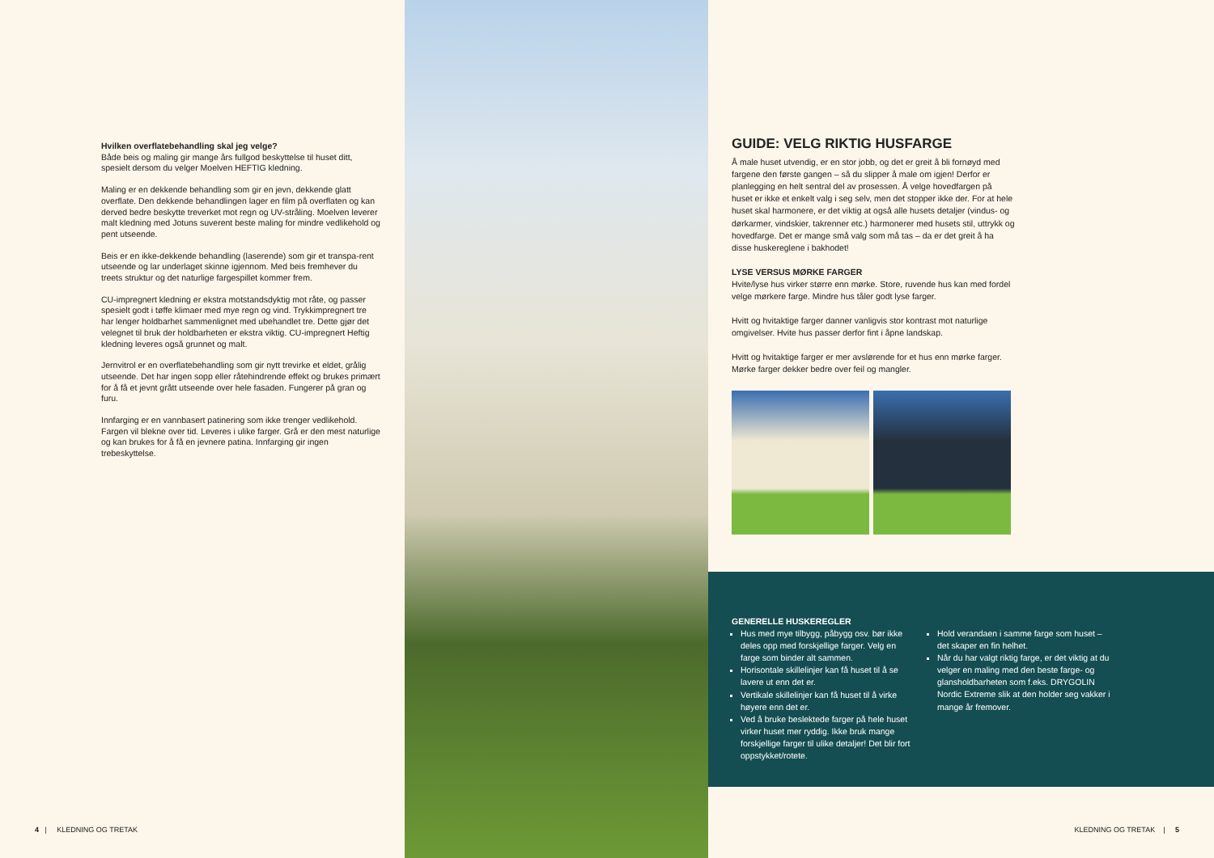Hvilken overflatebehandling skal jeg velge?
Både beis og maling gir mange års fullgod beskyttelse til huset ditt, spesielt dersom du velger Moelven HEFTIG kledning.
Maling er en dekkende behandling som gir en jevn, dekkende glatt overflate. Den dekkende behandlingen lager en film på overflaten og kan derved bedre beskytte treverket mot regn og UV-stråling. Moelven leverer malt kledning med Jotuns suverent beste maling for mindre vedlikehold og pent utseende.
Beis er en ikke-dekkende behandling (laserende) som gir et transpa-rent utseende og lar underlaget skinne igjennom. Med beis fremhever du treets struktur og det naturlige fargespillet kommer frem.
CU-impregnert kledning er ekstra motstandsdyktig mot råte, og passer spesielt godt i tøffe klimaer med mye regn og vind. Trykkimpregnert tre har lenger holdbarhet sammenlignet med ubehandlet tre. Dette gjør det velegnet til bruk der holdbarheten er ekstra viktig. CU-impregnert Heftig kledning leveres også grunnet og malt.
Jernvitrol er en overflatebehandling som gir nytt trevirke et eldet, grålig utseende. Det har ingen sopp eller råtehindrende effekt og brukes primært for å få et jevnt grått utseende over hele fasaden. Fungerer på gran og furu.
Innfarging er en vannbasert patinering som ikke trenger vedlikehold. Fargen vil blekne over tid. Leveres i ulike farger. Grå er den mest naturlige og kan brukes for å få en jevnere patina. Innfarging gir ingen trebeskyttelse.
4 | KLEDNING OG TRETAK
GUIDE: VELG RIKTIG HUSFARGE
Å male huset utvendig, er en stor jobb, og det er greit å bli fornøyd med fargene den første gangen – så du slipper å male om igjen! Derfor er planlegging en helt sentral del av prosessen. Å velge hovedfargen på huset er ikke et enkelt valg i seg selv, men det stopper ikke der. For at hele huset skal harmonere, er det viktig at også alle husets detaljer (vindus- og dørkarmer, vindskier, takrenner etc.) harmonerer med husets stil, uttrykk og hovedfarge. Det er mange små valg som må tas – da er det greit å ha disse huskereglene i bakhodet!
LYSE VERSUS MØRKE FARGER
Hvite/lyse hus virker større enn mørke. Store, ruvende hus kan med fordel velge mørkere farge. Mindre hus tåler godt lyse farger.
Hvitt og hvitaktige farger danner vanligvis stor kontrast mot naturlige omgivelser. Hvite hus passer derfor fint i åpne landskap.
Hvitt og hvitaktige farger er mer avslørende for et hus enn mørke farger. Mørke farger dekker bedre over feil og mangler.
GENERELLE HUSKEREGLER
Hus med mye tilbygg, påbygg osv. bør ikke deles opp med forskjellige farger. Velg en farge som binder alt sammen.
Horisontale skillelinjer kan få huset til å se lavere ut enn det er.
Vertikale skillelinjer kan få huset til å virke høyere enn det er.
Ved å bruke beslektede farger på hele huset virker huset mer ryddig. Ikke bruk mange forskjellige farger til ulike detaljer! Det blir fort oppstykket/rotete.
Hold verandaen i samme farge som huset – det skaper en fin helhet.
Når du har valgt riktig farge, er det viktig at du velger en maling med den beste farge- og glansholdbarheten som f.eks. DRYGOLIN Nordic Extreme slik at den holder seg vakker i mange år fremover.
KLEDNING OG TRETAK | 5